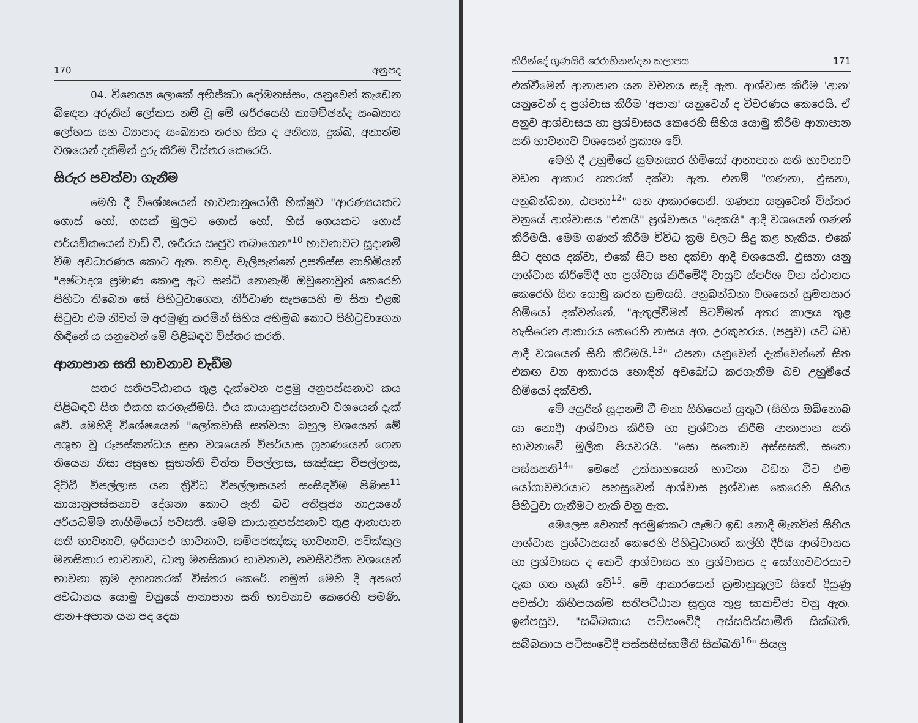170 අනුපද
04. විනෙය්‍ය ලොකේ අභිජ්ඣා දෝමනස්සං, යනුවෙන් කැඩෙන බිඳෙන අරුතින් ලෝකය නම් වූ මේ ශරීරයෙහි කාමච්ඡන්ද සංඛ්‍යාත ලෝභය සහ ව්‍යාපාද සංඛ්‍යාත තරහ සිත ද අනිත්‍ය, දුක්ඛ, අනාත්ම වශයෙන් දකිමින් දුරු කිරීම විස්තර කෙරෙයි.
සිරුර පවත්වා ගැනීම
මෙහි දී විශේෂයෙන් භාවනානුයෝගී භික්ෂුව "ආරණ්‍යයකට ගොස් හෝ, ගසක් මුලට ගොස් හෝ, හිස් ගෙයකට ගොස් පර්යඞ්කයෙන් වාඩි වී, ශරීරය ඍජුව තබාගෙන"<sup>10</sup> භාවනාවට සූදානම් වීම අවධාරණය කොට ඇත. තවද, වැලිපැන්නේ උපතිස්ස නාහිමියන් "අෂ්ටාදශ ප්‍රමාණ කොඳු ඇට සන්ධි නොනැමී ඔවුනොවුන් කෙරෙහි පිහිටා තිබෙන සේ පිහිටුවාගෙන, නිර්වාණ සැපයෙහි ම සිත එළඹ සිටුවා එම නිවන් ම අරමුණු කරමින් සිහිය අභිමුඛ කොට පිහිටුවාගෙන හිඳිනේ ය යනුවෙන් මේ පිළිබඳව විස්තර කරති.
ආනාපාන සති භාවනාව වැඩීම
සතර සතිපට්ඨානය තුළ දැක්වෙන පළමු අනුපස්සනාව කය පිළිබඳව සිත එකඟ කරගැනීමයි. එය කායානුපස්සනාව වශයෙන් දැක් වේ. මෙහිදී විශේෂයෙන් "ලෝකවාසී සත්වයා බහුල වශයෙන් මේ අශුභ වූ රූපස්කන්ධය සුභ වශයෙන් විපර්යාස ග්‍රහණයෙන් ගෙන තියෙන නිසා අසුභෙ සුභන්ති චිත්ත විපල්ලාස, සඤ්ඤා විපල්ලාස, දිට්ඨි විපල්ලාස යන ත්‍රිවිධ විපල්ලාසයන් සංසිඳවීම පිණිස<sup>11</sup> කායානුපස්සනාව දේශනා කොට ඇති බව අතිපූජ්‍ය නාඋයනේ අරියධම්ම නාහිමියෝ පවසති. මෙම කායානුපස්සනාව තුළ ආනාපාන සති භාවනාව, ඉරියාපථ භාවනාව, සම්පජඤ්ඤ භාවනාව, පටික්කූල මනසිකාර භාවනාව, ධාතු මනසිකාර භාවනාව, නවසීවථික වශයෙන් භාවනා ක්‍රම දහහතරක් විස්තර කෙරේ. නමුත් මෙහි දී අපගේ අවධානය යොමු වනුයේ ආනාපාන සති භාවනාව කෙරෙහි පමණි. ආන+අපාන යන පද දෙක
කිරින්දේ ගුණසිරි රෙරාභිනන්දන කලාපය 171
එක්වීමෙන් ආනාපාන යන වචනය සෑදී ඇත. ආශ්වාස කිරීම 'ආන' යනුවෙන් ද ප්‍රශ්වාස කිරීම 'අපාන' යනුවෙන් ද විවරණය කෙරෙයි. ඒ අනුව ආශ්වාසය හා ප්‍රශ්වාසය කෙරෙහි සිහිය යොමු කිරීම ආනාපාන සති භාවනාව වශයෙන් ප්‍රකාශ වේ.
මෙහි දී උහුමීයේ සුමනසාර හිමියෝ ආනාපාන සති භාවනාව වඩන ආකාර හතරක් දක්වා ඇත. එනම් "ගණනා, ඵුසනා, අනුබන්ධනා, ඨපනා<sup>12</sup>" යන ආකාරයෙනි. ගණනා යනුවෙන් විස්තර වනුයේ ආශ්වාසය "එකයි" ප්‍රශ්වාසය "දෙකයි" ආදී වශයෙන් ගණන් කිරීමයි. මෙම ගණන් කිරීම විවිධ ක්‍රම වලට සිදු කළ හැකිය. එකේ සිට දහය දක්වා, එකේ සිට පහ දක්වා ආදී වශයෙනි. ඵුසනා යනු ආශ්වාස කිරීමේදී හා ප්‍රශ්වාස කිරීමේදී වායුව ස්පර්ශ වන ස්ථානය කෙරෙහි සිත යොමු කරන ක්‍රමයයි. අනුබන්ධනා වශයෙන් සුමනසාර හිමියෝ දක්වන්නේ, "ඇතුල්වීමත් පිටවීමත් අතර කාලය තුළ හැසිරෙන ආකාරය කෙරෙහි නාසය අග, උරකුහරය, (පපුව) යටි බඩ ආදී වශයෙන් සිහි කිරීමයි.<sup>13</sup>" ඨපනා යනුවෙන් දැක්වෙන්නේ සිත එකඟ වන ආකාරය හොඳින් අවබෝධ කරගැනීම බව උහුමීයේ හිමියෝ දක්වති.
මේ අයුරින් සූදානම් වී මනා සිහියෙන් යුතුව (සිහිය ඔබිනොබ යා නොදී) ආශ්වාස කිරීම හා ප්‍රශ්වාස කිරීම ආනාපාන සති භාවනාවේ මූලික පියවරයි. "සො සතොව අස්සසති, සතො පස්සසති<sup>14</sup>" මෙසේ උත්සාහයෙන් භාවනා වඩන විට එම යෝගාවචරයාට පහසුවෙන් ආශ්වාස ප්‍රශ්වාස කෙරෙහි සිහිය පිහිටුවා ගැනීමට හැකි වනු ඇත.
මෙලෙස වෙනත් අරමුණකට යෑමට ඉඩ නොදී මැනවින් සිහිය ආශ්වාස ප්‍රශ්වාසයන් කෙරෙහි පිහිටුවාගත් කල්හි දීර්ඝ ආශ්වාසය හා ප්‍රශ්වාසය ද කෙටි ආශ්වාසය හා ප්‍රශ්වාසය ද යෝගාවචරයාට දැක ගත හැකි වේ<sup>15</sup>. මේ ආකාරයෙන් ක්‍රමානුකූලව සිතේ දියුණු අවස්ථා කිහිපයක්ම සතිපට්ඨාන සූත්‍රය තුළ සාකච්ඡා වනු ඇත. ඉන්පසුව, "සබ්බකාය පටිසංවේදී අස්සසිස්සාමීති සික්ඛති, සබ්බකාය පටිසංවේදී පස්සසිස්සාමීති සික්ඛති<sup>16</sup>" සියලු